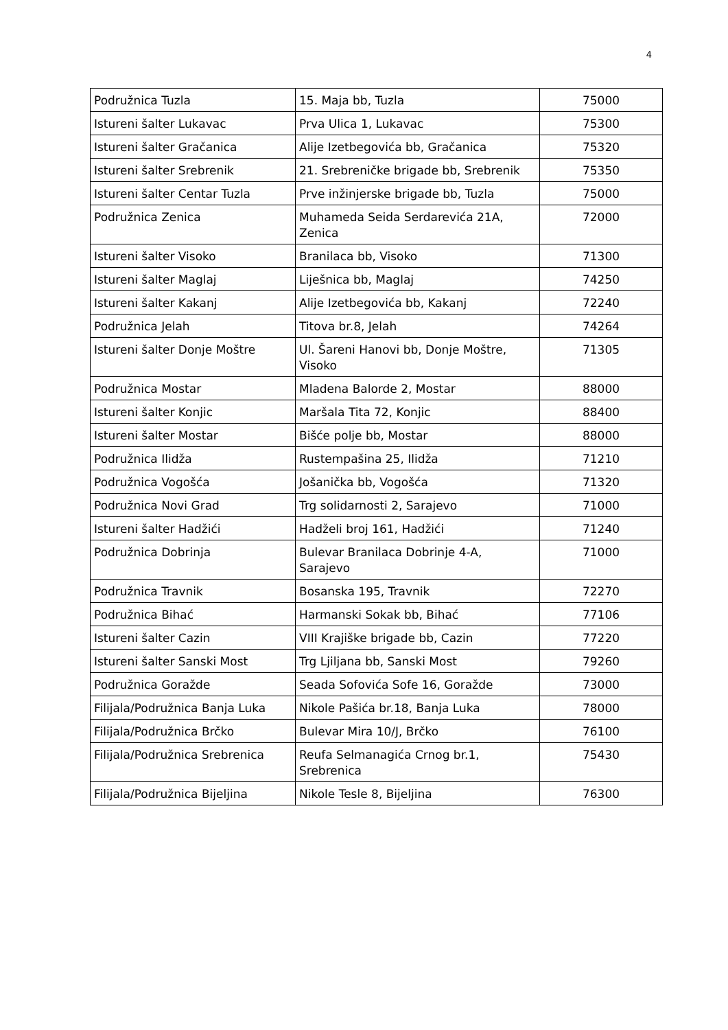4
| Podružnica Tuzla | 15. Maja bb, Tuzla | 75000 |
| Istureni šalter Lukavac | Prva Ulica 1, Lukavac | 75300 |
| Istureni šalter Gračanica | Alije Izetbegovića bb, Gračanica | 75320 |
| Istureni šalter Srebrenik | 21. Srebreničke brigade bb, Srebrenik | 75350 |
| Istureni šalter Centar Tuzla | Prve inžinjerske brigade bb, Tuzla | 75000 |
| Podružnica Zenica | Muhameda Seida Serdarevića 21A, Zenica | 72000 |
| Istureni šalter Visoko | Branilaca bb, Visoko | 71300 |
| Istureni šalter Maglaj | Liješnica bb, Maglaj | 74250 |
| Istureni šalter Kakanj | Alije Izetbegovića bb, Kakanj | 72240 |
| Podružnica Jelah | Titova br.8, Jelah | 74264 |
| Istureni šalter Donje Moštre | Ul. Šareni Hanovi bb, Donje Moštre, Visoko | 71305 |
| Podružnica Mostar | Mladena Balorde 2, Mostar | 88000 |
| Istureni šalter Konjic | Maršala Tita 72, Konjic | 88400 |
| Istureni šalter Mostar | Bišće polje bb, Mostar | 88000 |
| Podružnica Ilidža | Rustempašina 25, Ilidža | 71210 |
| Podružnica Vogošća | Jošanička bb, Vogošća | 71320 |
| Podružnica Novi Grad | Trg solidarnosti 2, Sarajevo | 71000 |
| Istureni šalter Hadžići | Hadželi broj 161, Hadžići | 71240 |
| Podružnica Dobrinja | Bulevar Branilaca Dobrinje 4-A, Sarajevo | 71000 |
| Podružnica Travnik | Bosanska 195, Travnik | 72270 |
| Podružnica Bihać | Harmanski Sokak bb, Bihać | 77106 |
| Istureni šalter Cazin | VIII Krajiške brigade bb, Cazin | 77220 |
| Istureni šalter Sanski Most | Trg Ljiljana bb, Sanski Most | 79260 |
| Podružnica Goražde | Seada Sofovića Sofe 16, Goražde | 73000 |
| Filijala/Podružnica Banja Luka | Nikole Pašića br.18, Banja Luka | 78000 |
| Filijala/Podružnica Brčko | Bulevar Mira 10/J, Brčko | 76100 |
| Filijala/Podružnica Srebrenica | Reufa Selmanagića Crnog br.1, Srebrenica | 75430 |
| Filijala/Podružnica Bijeljina | Nikole Tesle 8, Bijeljina | 76300 |